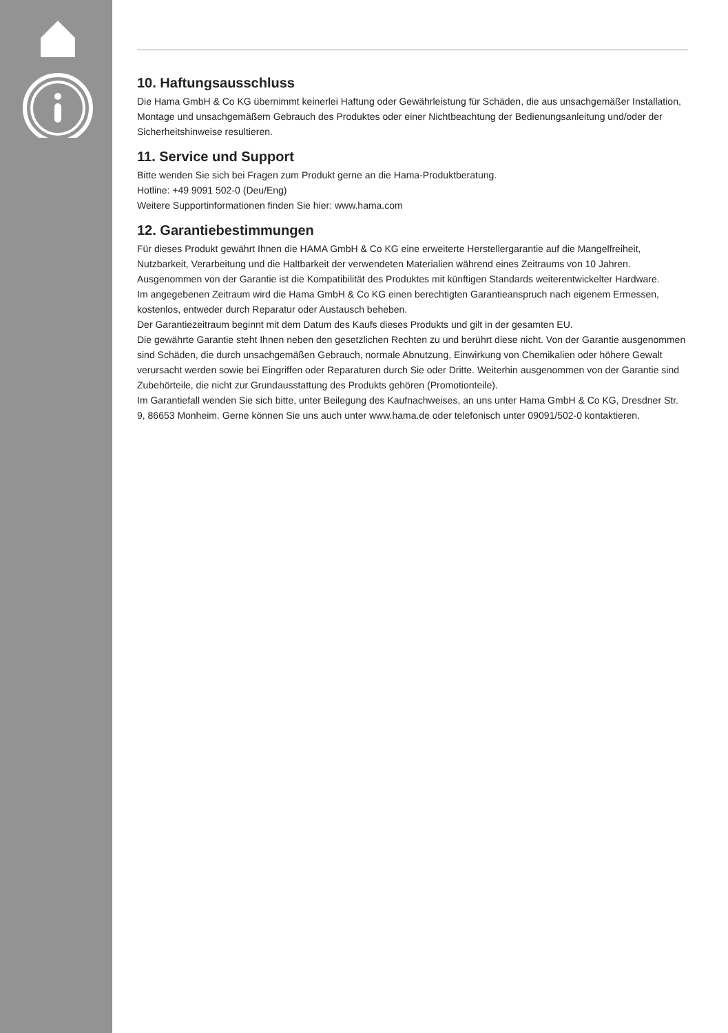10. Haftungsausschluss
Die Hama GmbH & Co KG übernimmt keinerlei Haftung oder Gewährleistung für Schäden, die aus unsachgemäßer Installation, Montage und unsachgemäßem Gebrauch des Produktes oder einer Nichtbeachtung der Bedienungsanleitung und/oder der Sicherheitshinweise resultieren.
11. Service und Support
Bitte wenden Sie sich bei Fragen zum Produkt gerne an die Hama-Produktberatung.
Hotline: +49 9091 502-0 (Deu/Eng)
Weitere Supportinformationen finden Sie hier: www.hama.com
12. Garantiebestimmungen
Für dieses Produkt gewährt Ihnen die HAMA GmbH & Co KG eine erweiterte Herstellergarantie auf die Mangelfreiheit, Nutzbarkeit, Verarbeitung und die Haltbarkeit der verwendeten Materialien während eines Zeitraums von 10 Jahren. Ausgenommen von der Garantie ist die Kompatibilität des Produktes mit künftigen Standards weiterentwickelter Hardware.
Im angegebenen Zeitraum wird die Hama GmbH & Co KG einen berechtigten Garantieanspruch nach eigenem Ermessen, kostenlos, entweder durch Reparatur oder Austausch beheben.
Der Garantiezeitraum beginnt mit dem Datum des Kaufs dieses Produkts und gilt in der gesamten EU.
Die gewährte Garantie steht Ihnen neben den gesetzlichen Rechten zu und berührt diese nicht. Von der Garantie ausgenommen sind Schäden, die durch unsachgemäßen Gebrauch, normale Abnutzung, Einwirkung von Chemikalien oder höhere Gewalt verursacht werden sowie bei Eingriffen oder Reparaturen durch Sie oder Dritte. Weiterhin ausgenommen von der Garantie sind Zubehörteile, die nicht zur Grundausstattung des Produkts gehören (Promotionteile).
Im Garantiefall wenden Sie sich bitte, unter Beilegung des Kaufnachweises, an uns unter Hama GmbH & Co KG, Dresdner Str. 9, 86653 Monheim. Gerne können Sie uns auch unter www.hama.de oder telefonisch unter 09091/502-0 kontaktieren.